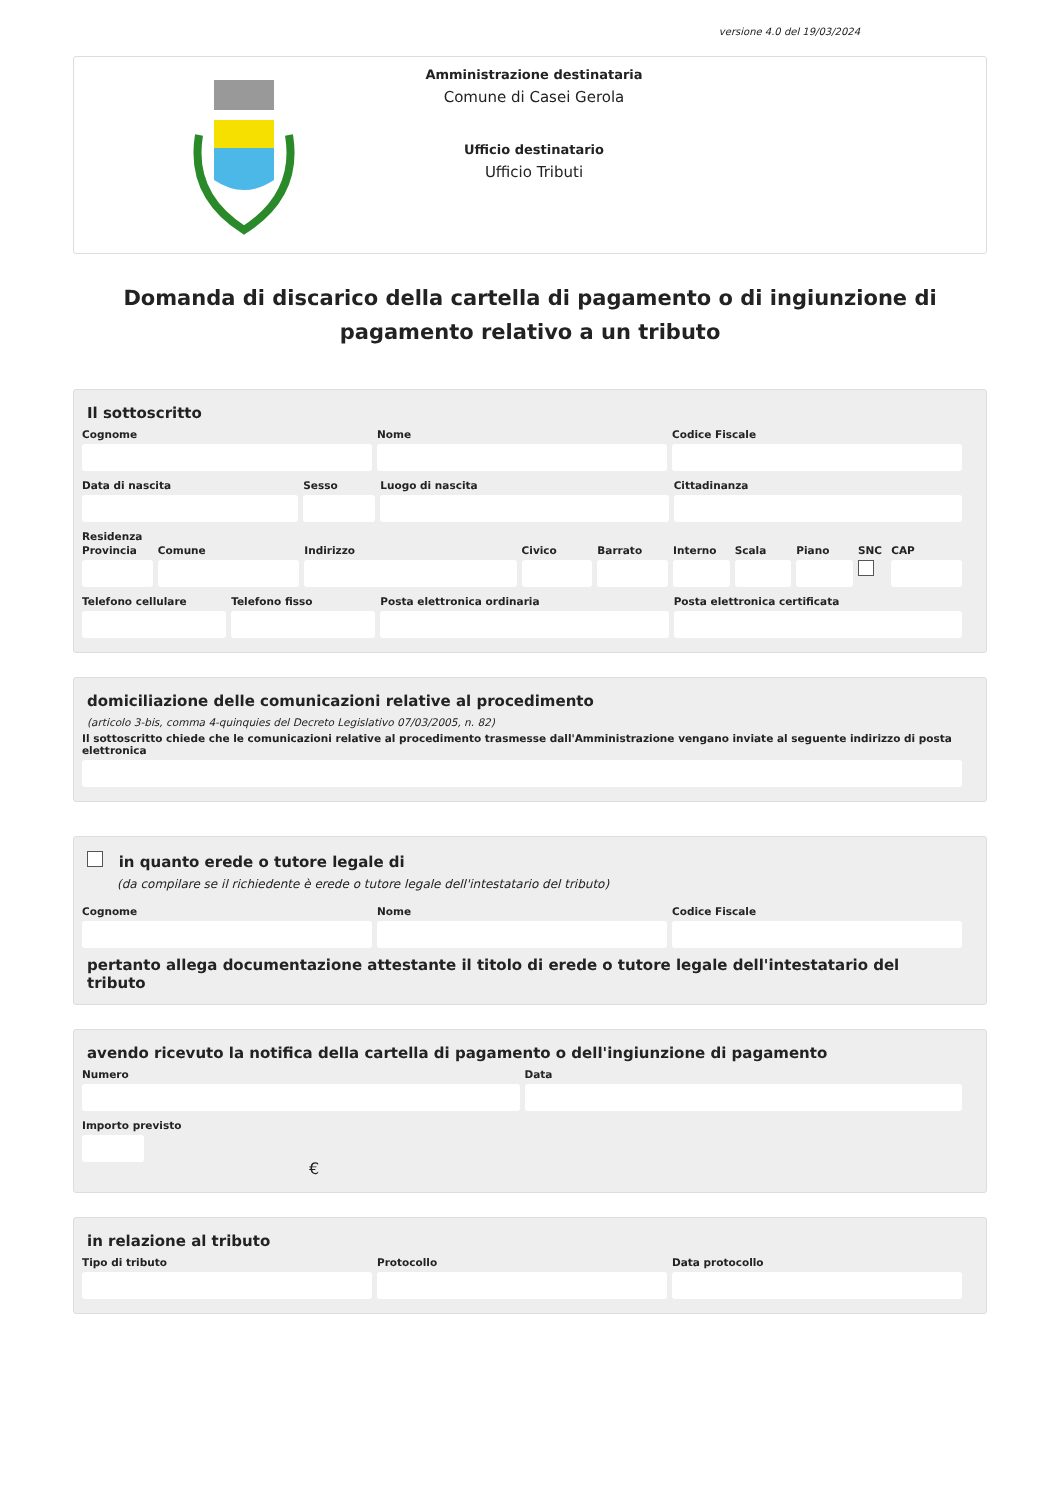versione 4.0 del 19/03/2024
Amministrazione destinataria
Comune di Casei Gerola
Ufficio destinatario
Ufficio Tributi
Domanda di discarico della cartella di pagamento o di ingiunzione di pagamento relativo a un tributo
Il sottoscritto
Cognome Nome Codice Fiscale
Data di nascita Sesso Luogo di nascita Cittadinanza
Residenza
Provincia Comune Indirizzo Civico Barrato Interno Scala Piano SNC CAP
Telefono cellulare Telefono fisso Posta elettronica ordinaria Posta elettronica certificata
domiciliazione delle comunicazioni relative al procedimento
(articolo 3-bis, comma 4-quinquies del Decreto Legislativo 07/03/2005, n. 82)
Il sottoscritto chiede che le comunicazioni relative al procedimento trasmesse dall'Amministrazione vengano inviate al seguente indirizzo di posta elettronica
in quanto erede o tutore legale di
(da compilare se il richiedente è erede o tutore legale dell'intestatario del tributo)
Cognome Nome Codice Fiscale
pertanto allega documentazione attestante il titolo di erede o tutore legale dell'intestatario del tributo
avendo ricevuto la notifica della cartella di pagamento o dell'ingiunzione di pagamento
Numero Data
Importo previsto
€
in relazione al tributo
Tipo di tributo Protocollo Data protocollo